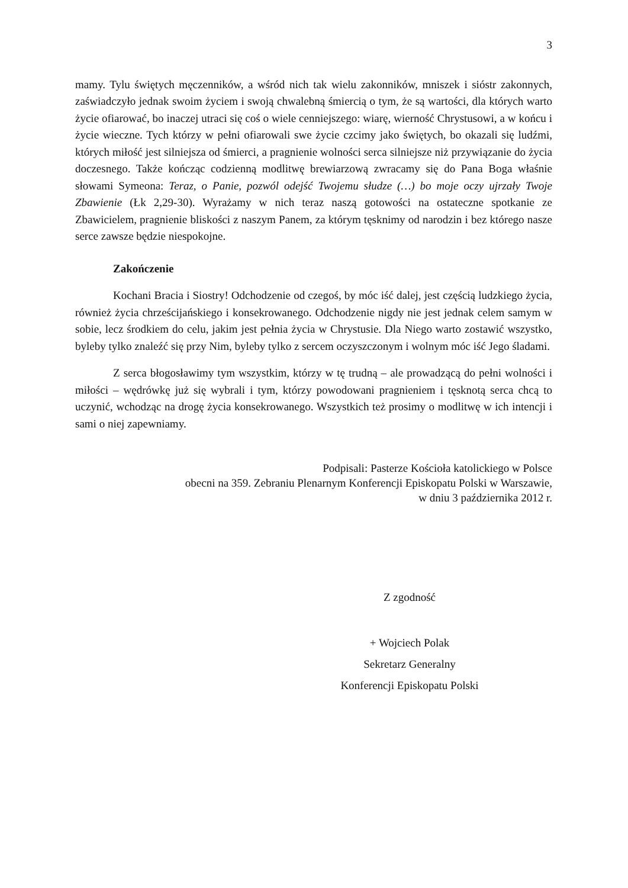3
mamy. Tylu świętych męczenników, a wśród nich tak wielu zakonników, mniszek i sióstr zakonnych, zaświadczyło jednak swoim życiem i swoją chwalebną śmiercią o tym, że są wartości, dla których warto życie ofiarować, bo inaczej utraci się coś o wiele cenniejszego: wiarę, wierność Chrystusowi, a w końcu i życie wieczne. Tych którzy w pełni ofiarowali swe życie czcimy jako świętych, bo okazali się ludźmi, których miłość jest silniejsza od śmierci, a pragnienie wolności serca silniejsze niż przywiązanie do życia doczesnego. Także kończąc codzienną modlitwę brewiarzową zwracamy się do Pana Boga właśnie słowami Symeona: Teraz, o Panie, pozwól odejść Twojemu słudze (…) bo moje oczy ujrzały Twoje Zbawienie (Łk 2,29-30). Wyrażamy w nich teraz naszą gotowości na ostateczne spotkanie ze Zbawicielem, pragnienie bliskości z naszym Panem, za którym tęsknimy od narodzin i bez którego nasze serce zawsze będzie niespokojne.
Zakończenie
Kochani Bracia i Siostry! Odchodzenie od czegoś, by móc iść dalej, jest częścią ludzkiego życia, również życia chrześcijańskiego i konsekrowanego. Odchodzenie nigdy nie jest jednak celem samym w sobie, lecz środkiem do celu, jakim jest pełnia życia w Chrystusie. Dla Niego warto zostawić wszystko, byleby tylko znaleźć się przy Nim, byleby tylko z sercem oczyszczonym i wolnym móc iść Jego śladami.
Z serca błogosławimy tym wszystkim, którzy w tę trudną – ale prowadzącą do pełni wolności i miłości – wędrówkę już się wybrali i tym, którzy powodowani pragnieniem i tęsknotą serca chcą to uczynić, wchodząc na drogę życia konsekrowanego. Wszystkich też prosimy o modlitwę w ich intencji i sami o niej zapewniamy.
Podpisali: Pasterze Kościoła katolickiego w Polsce
obecni na 359. Zebraniu Plenarnym Konferencji Episkopatu Polski w Warszawie,
w dniu 3 października 2012 r.
Z zgodność
+ Wojciech Polak
Sekretarz Generalny
Konferencji Episkopatu Polski